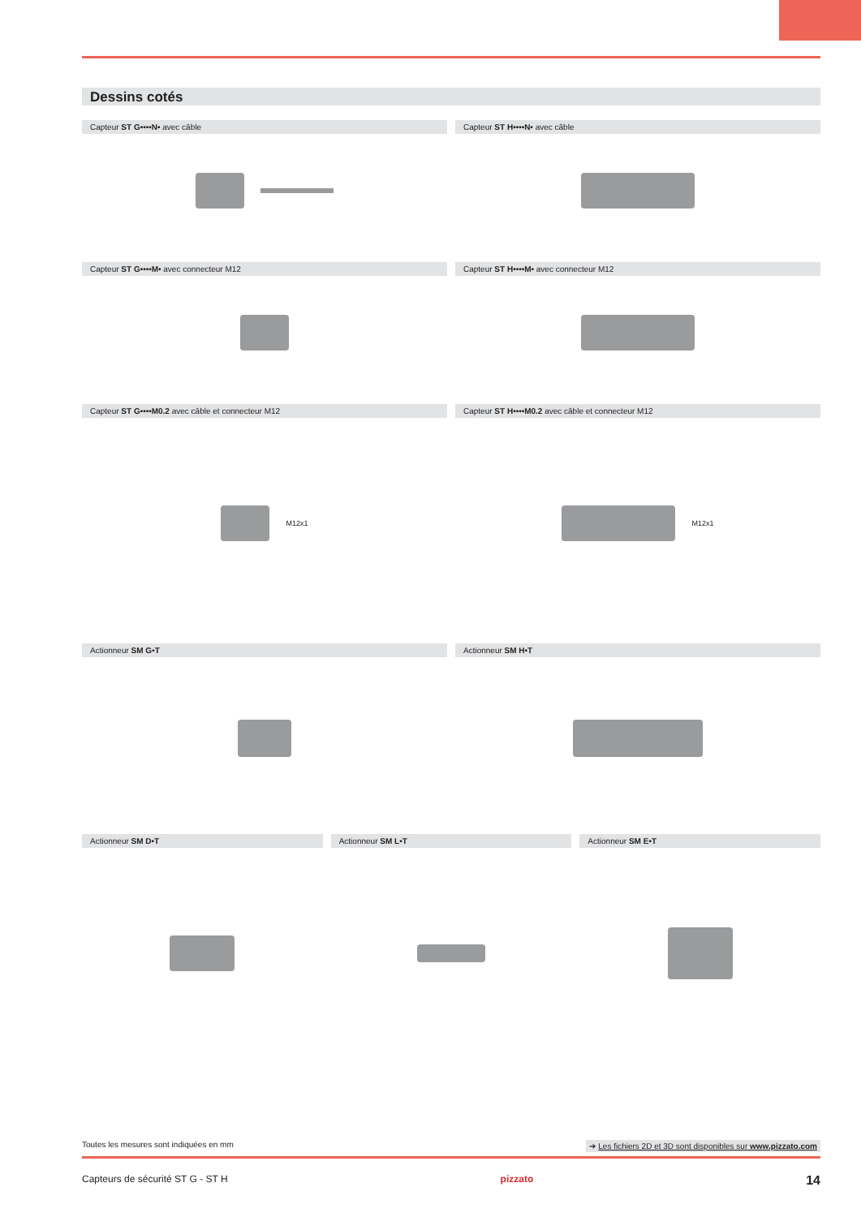Dessins cotés
Capteur ST G••••N• avec câble Capteur ST H••••N• avec câble
Capteur ST G••••M• avec connecteur M12
Capteur ST H••••M• avec connecteur M12
Capteur ST G••••M0.2 avec câble et connecteur M12
M12x1
Capteur ST H••••M0.2 avec câble et connecteur M12
M12x1
Actionneur SM G•T Actionneur SM H•T
Actionneur SM D•T Actionneur SM L•T Actionneur SM E•T
Toutes les mesures sont indiquées en mm ➔ Les fichiers 2D et 3D sont disponibles sur www.pizzato.com
Capteurs de sécurité ST G - ST H pizzato 14